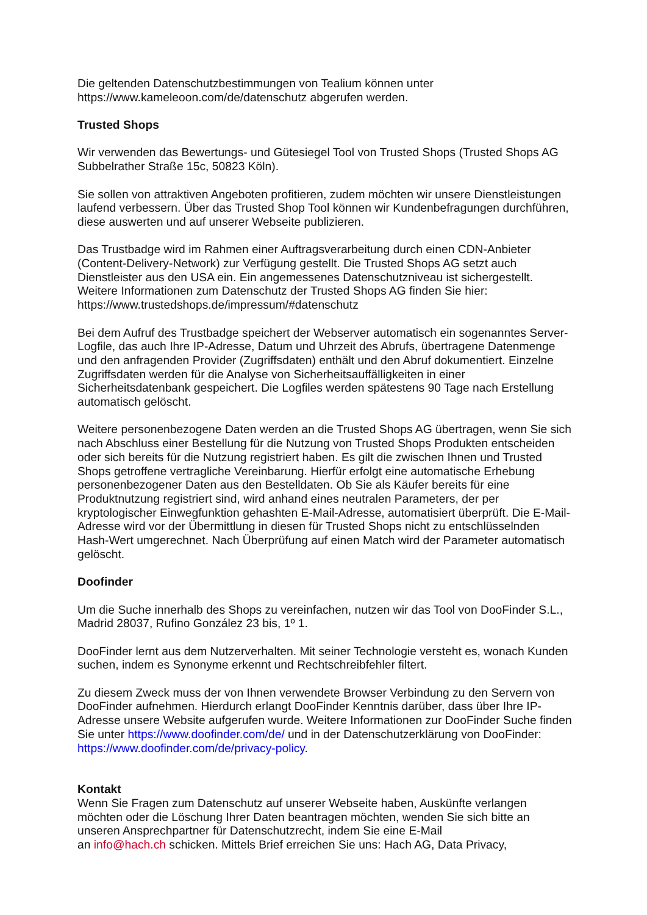Die geltenden Datenschutzbestimmungen von Tealium können unter
https://www.kameleoon.com/de/datenschutz abgerufen werden.
Trusted Shops
Wir verwenden das Bewertungs- und Gütesiegel Tool von Trusted Shops (Trusted Shops AG Subbelrather Straße 15c, 50823 Köln).
Sie sollen von attraktiven Angeboten profitieren, zudem möchten wir unsere Dienstleistungen laufend verbessern. Über das Trusted Shop Tool können wir Kundenbefragungen durchführen, diese auswerten und auf unserer Webseite publizieren.
Das Trustbadge wird im Rahmen einer Auftragsverarbeitung durch einen CDN-Anbieter (Content-Delivery-Network) zur Verfügung gestellt. Die Trusted Shops AG setzt auch Dienstleister aus den USA ein. Ein angemessenes Datenschutzniveau ist sichergestellt. Weitere Informationen zum Datenschutz der Trusted Shops AG finden Sie hier: https://www.trustedshops.de/impressum/#datenschutz
Bei dem Aufruf des Trustbadge speichert der Webserver automatisch ein sogenanntes Server-Logfile, das auch Ihre IP-Adresse, Datum und Uhrzeit des Abrufs, übertragene Datenmenge und den anfragenden Provider (Zugriffsdaten) enthält und den Abruf dokumentiert. Einzelne Zugriffsdaten werden für die Analyse von Sicherheitsauffälligkeiten in einer Sicherheitsdatenbank gespeichert. Die Logfiles werden spätestens 90 Tage nach Erstellung automatisch gelöscht.
Weitere personenbezogene Daten werden an die Trusted Shops AG übertragen, wenn Sie sich nach Abschluss einer Bestellung für die Nutzung von Trusted Shops Produkten entscheiden oder sich bereits für die Nutzung registriert haben. Es gilt die zwischen Ihnen und Trusted Shops getroffene vertragliche Vereinbarung. Hierfür erfolgt eine automatische Erhebung personenbezogener Daten aus den Bestelldaten. Ob Sie als Käufer bereits für eine Produktnutzung registriert sind, wird anhand eines neutralen Parameters, der per kryptologischer Einwegfunktion gehashten E-Mail-Adresse, automatisiert überprüft. Die E-Mail-Adresse wird vor der Übermittlung in diesen für Trusted Shops nicht zu entschlüsselnden Hash-Wert umgerechnet. Nach Überprüfung auf einen Match wird der Parameter automatisch gelöscht.
Doofinder
Um die Suche innerhalb des Shops zu vereinfachen, nutzen wir das Tool von DooFinder S.L., Madrid 28037, Rufino González 23 bis, 1º 1.
DooFinder lernt aus dem Nutzerverhalten. Mit seiner Technologie versteht es, wonach Kunden suchen, indem es Synonyme erkennt und Rechtschreibfehler filtert.
Zu diesem Zweck muss der von Ihnen verwendete Browser Verbindung zu den Servern von DooFinder aufnehmen. Hierdurch erlangt DooFinder Kenntnis darüber, dass über Ihre IP-Adresse unsere Website aufgerufen wurde. Weitere Informationen zur DooFinder Suche finden Sie unter https://www.doofinder.com/de/ und in der Datenschutzerklärung von DooFinder: https://www.doofinder.com/de/privacy-policy.
Kontakt
Wenn Sie Fragen zum Datenschutz auf unserer Webseite haben, Auskünfte verlangen möchten oder die Löschung Ihrer Daten beantragen möchten, wenden Sie sich bitte an unseren Ansprechpartner für Datenschutzrecht, indem Sie eine E-Mail
an info@hach.ch schicken. Mittels Brief erreichen Sie uns: Hach AG, Data Privacy,